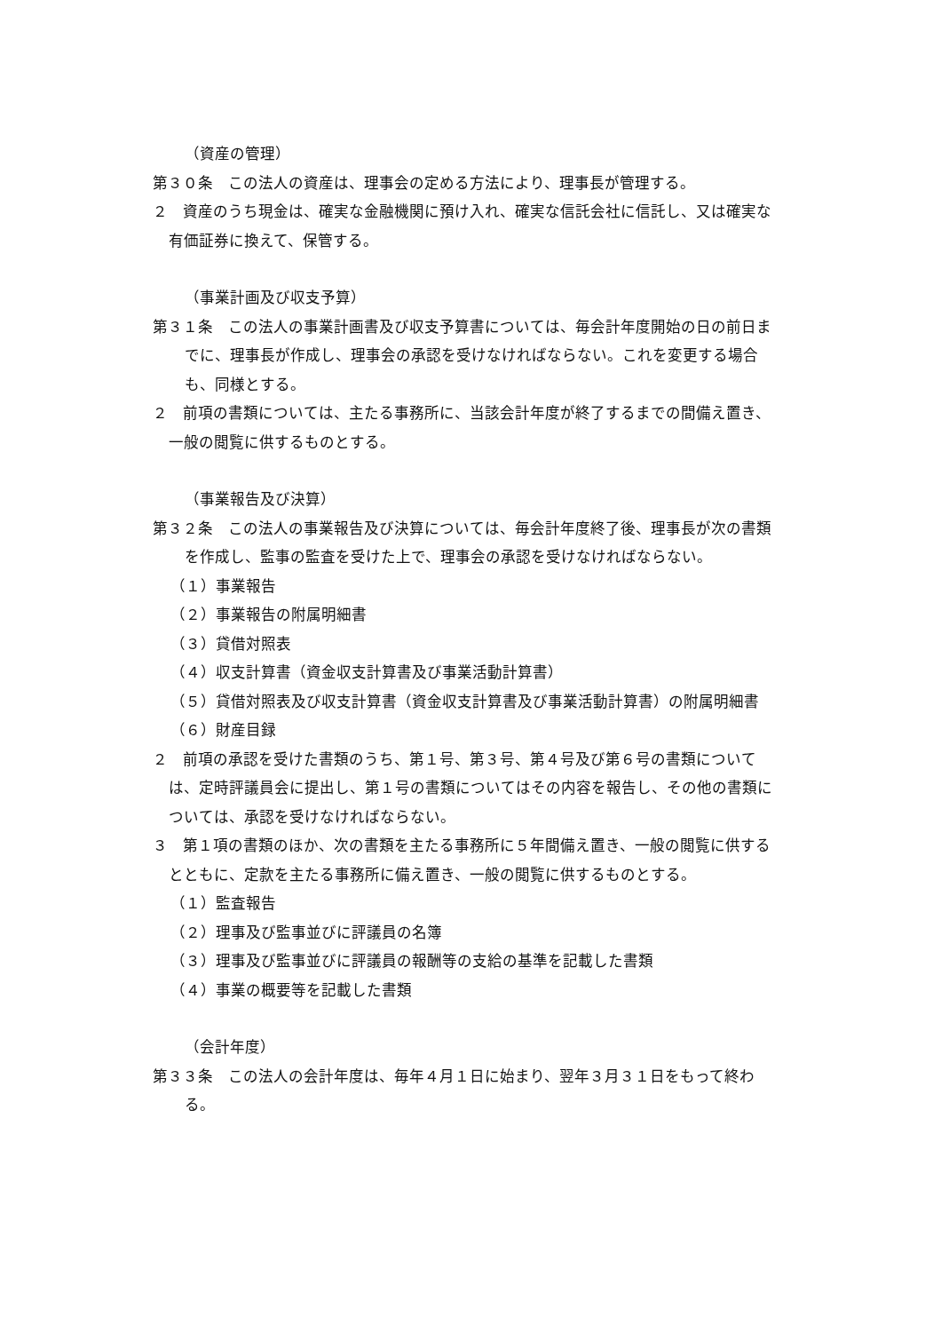（資産の管理）
第３０条　この法人の資産は、理事会の定める方法により、理事長が管理する。
２　資産のうち現金は、確実な金融機関に預け入れ、確実な信託会社に信託し、又は確実な有価証券に換えて、保管する。
（事業計画及び収支予算）
第３１条　この法人の事業計画書及び収支予算書については、毎会計年度開始の日の前日までに、理事長が作成し、理事会の承認を受けなければならない。これを変更する場合も、同様とする。
２　前項の書類については、主たる事務所に、当該会計年度が終了するまでの間備え置き、一般の閲覧に供するものとする。
（事業報告及び決算）
第３２条　この法人の事業報告及び決算については、毎会計年度終了後、理事長が次の書類を作成し、監事の監査を受けた上で、理事会の承認を受けなければならない。
（１）事業報告
（２）事業報告の附属明細書
（３）貸借対照表
（４）収支計算書（資金収支計算書及び事業活動計算書）
（５）貸借対照表及び収支計算書（資金収支計算書及び事業活動計算書）の附属明細書
（６）財産目録
２　前項の承認を受けた書類のうち、第１号、第３号、第４号及び第６号の書類については、定時評議員会に提出し、第１号の書類についてはその内容を報告し、その他の書類については、承認を受けなければならない。
３　第１項の書類のほか、次の書類を主たる事務所に５年間備え置き、一般の閲覧に供するとともに、定款を主たる事務所に備え置き、一般の閲覧に供するものとする。
（１）監査報告
（２）理事及び監事並びに評議員の名簿
（３）理事及び監事並びに評議員の報酬等の支給の基準を記載した書類
（４）事業の概要等を記載した書類
（会計年度）
第３３条　この法人の会計年度は、毎年４月１日に始まり、翌年３月３１日をもって終わる。